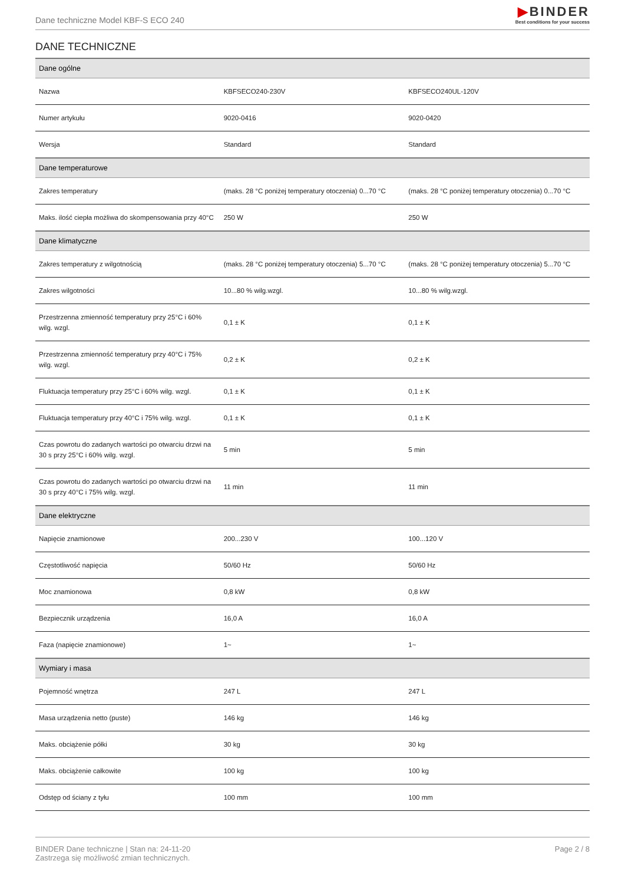Dane techniczne Model KBF-S ECO 240
▶BINDER
Best conditions for your success
DANE TECHNICZNE
| Dane ogólne | | |
| --- | --- | --- |
| Nazwa | KBFSECO240-230V | KBFSECO240UL-120V |
| Numer artykułu | 9020-0416 | 9020-0420 |
| Wersja | Standard | Standard |
| Dane temperaturowe | | |
| Zakres temperatury | (maks. 28 °C poniżej temperatury otoczenia) 0...70 °C | (maks. 28 °C poniżej temperatury otoczenia) 0...70 °C |
| Maks. ilość ciepła możliwa do skompensowania przy 40°C | 250 W | 250 W |
| Dane klimatyczne | | |
| Zakres temperatury z wilgotnością | (maks. 28 °C poniżej temperatury otoczenia) 5...70 °C | (maks. 28 °C poniżej temperatury otoczenia) 5...70 °C |
| Zakres wilgotności | 10...80 % wilg.wzgl. | 10...80 % wilg.wzgl. |
| Przestrzenna zmienność temperatury przy 25°C i 60% wilg. wzgl. | 0,1 ± K | 0,1 ± K |
| Przestrzenna zmienność temperatury przy 40°C i 75% wilg. wzgl. | 0,2 ± K | 0,2 ± K |
| Fluktuacja temperatury przy 25°C i 60% wilg. wzgl. | 0,1 ± K | 0,1 ± K |
| Fluktuacja temperatury przy 40°C i 75% wilg. wzgl. | 0,1 ± K | 0,1 ± K |
| Czas powrotu do zadanych wartości po otwarciu drzwi na 30 s przy 25°C i 60% wilg. wzgl. | 5 min | 5 min |
| Czas powrotu do zadanych wartości po otwarciu drzwi na 30 s przy 40°C i 75% wilg. wzgl. | 11 min | 11 min |
| Dane elektryczne | | |
| Napięcie znamionowe | 200...230 V | 100...120 V |
| Częstotliwość napięcia | 50/60 Hz | 50/60 Hz |
| Moc znamionowa | 0,8 kW | 0,8 kW |
| Bezpiecznik urządzenia | 16,0 A | 16,0 A |
| Faza (napięcie znamionowe) | 1~ | 1~ |
| Wymiary i masa | | |
| Pojemność wnętrza | 247 L | 247 L |
| Masa urządzenia netto (puste) | 146 kg | 146 kg |
| Maks. obciążenie półki | 30 kg | 30 kg |
| Maks. obciążenie całkowite | 100 kg | 100 kg |
| Odstęp od ściany z tyłu | 100 mm | 100 mm |
BINDER Dane techniczne | Stan na: 24-11-20
Zastrzega się możliwość zmian technicznych.
Page 2 / 8